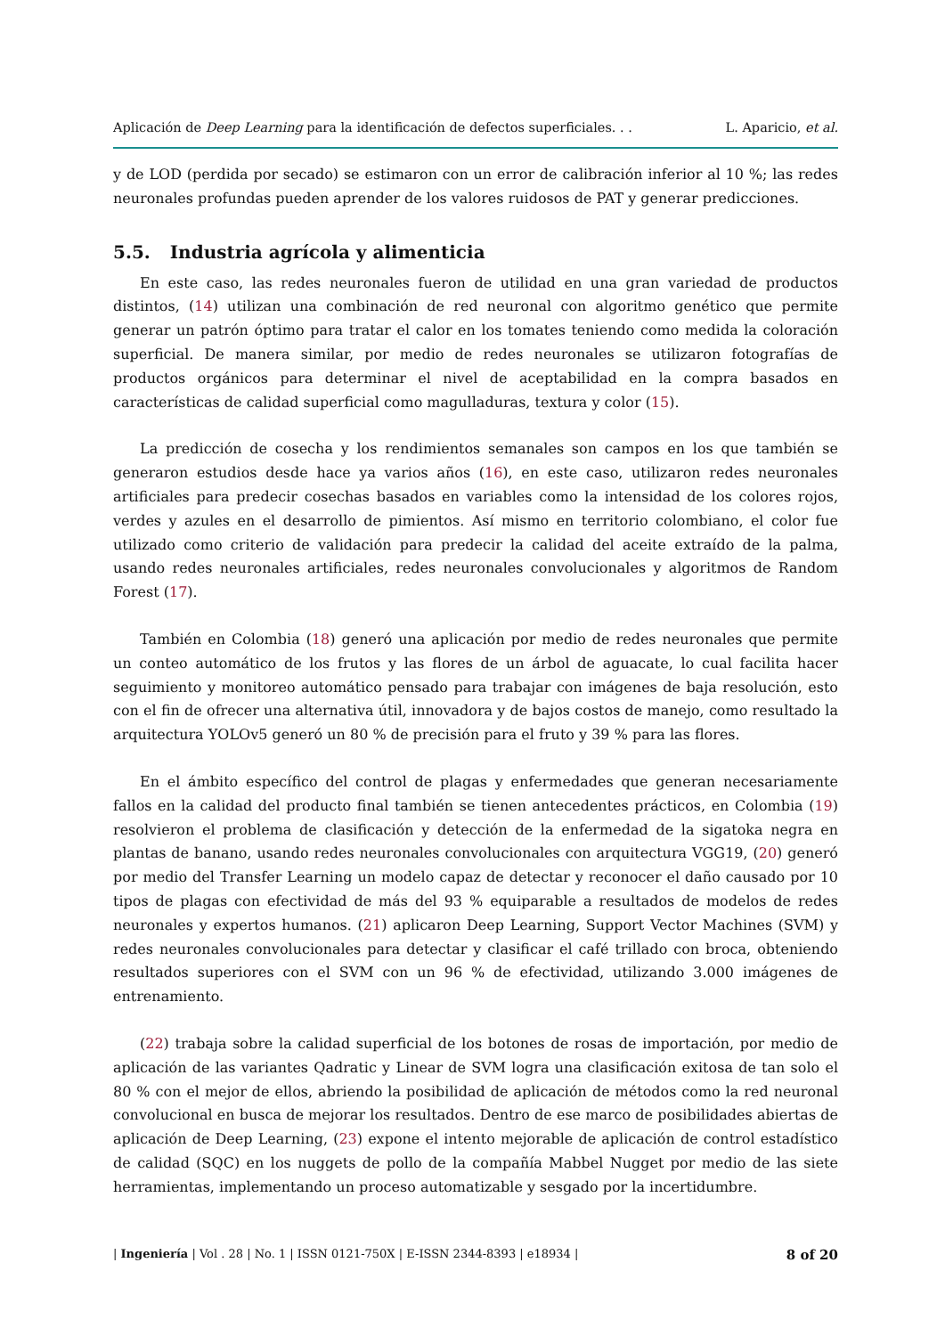Aplicación de Deep Learning para la identificación de defectos superficiales. . . L. Aparicio, et al.
y de LOD (perdida por secado) se estimaron con un error de calibración inferior al 10 %; las redes neuronales profundas pueden aprender de los valores ruidosos de PAT y generar predicciones.
5.5. Industria agrícola y alimenticia
En este caso, las redes neuronales fueron de utilidad en una gran variedad de productos distintos, (14) utilizan una combinación de red neuronal con algoritmo genético que permite generar un patrón óptimo para tratar el calor en los tomates teniendo como medida la coloración superficial. De manera similar, por medio de redes neuronales se utilizaron fotografías de productos orgánicos para determinar el nivel de aceptabilidad en la compra basados en características de calidad superficial como magulladuras, textura y color (15).
La predicción de cosecha y los rendimientos semanales son campos en los que también se generaron estudios desde hace ya varios años (16), en este caso, utilizaron redes neuronales artificiales para predecir cosechas basados en variables como la intensidad de los colores rojos, verdes y azules en el desarrollo de pimientos. Así mismo en territorio colombiano, el color fue utilizado como criterio de validación para predecir la calidad del aceite extraído de la palma, usando redes neuronales artificiales, redes neuronales convolucionales y algoritmos de Random Forest (17).
También en Colombia (18) generó una aplicación por medio de redes neuronales que permite un conteo automático de los frutos y las flores de un árbol de aguacate, lo cual facilita hacer seguimiento y monitoreo automático pensado para trabajar con imágenes de baja resolución, esto con el fin de ofrecer una alternativa útil, innovadora y de bajos costos de manejo, como resultado la arquitectura YOLOv5 generó un 80 % de precisión para el fruto y 39 % para las flores.
En el ámbito específico del control de plagas y enfermedades que generan necesariamente fallos en la calidad del producto final también se tienen antecedentes prácticos, en Colombia (19) resolvieron el problema de clasificación y detección de la enfermedad de la sigatoka negra en plantas de banano, usando redes neuronales convolucionales con arquitectura VGG19, (20) generó por medio del Transfer Learning un modelo capaz de detectar y reconocer el daño causado por 10 tipos de plagas con efectividad de más del 93 % equiparable a resultados de modelos de redes neuronales y expertos humanos. (21) aplicaron Deep Learning, Support Vector Machines (SVM) y redes neuronales convolucionales para detectar y clasificar el café trillado con broca, obteniendo resultados superiores con el SVM con un 96 % de efectividad, utilizando 3.000 imágenes de entrenamiento.
(22) trabaja sobre la calidad superficial de los botones de rosas de importación, por medio de aplicación de las variantes Qadratic y Linear de SVM logra una clasificación exitosa de tan solo el 80 % con el mejor de ellos, abriendo la posibilidad de aplicación de métodos como la red neuronal convolucional en busca de mejorar los resultados. Dentro de ese marco de posibilidades abiertas de aplicación de Deep Learning, (23) expone el intento mejorable de aplicación de control estadístico de calidad (SQC) en los nuggets de pollo de la compañía Mabbel Nugget por medio de las siete herramientas, implementando un proceso automatizable y sesgado por la incertidumbre.
| Ingeniería | Vol . 28 | No. 1 | ISSN 0121-750X | E-ISSN 2344-8393 | e18934 | 8 of 20